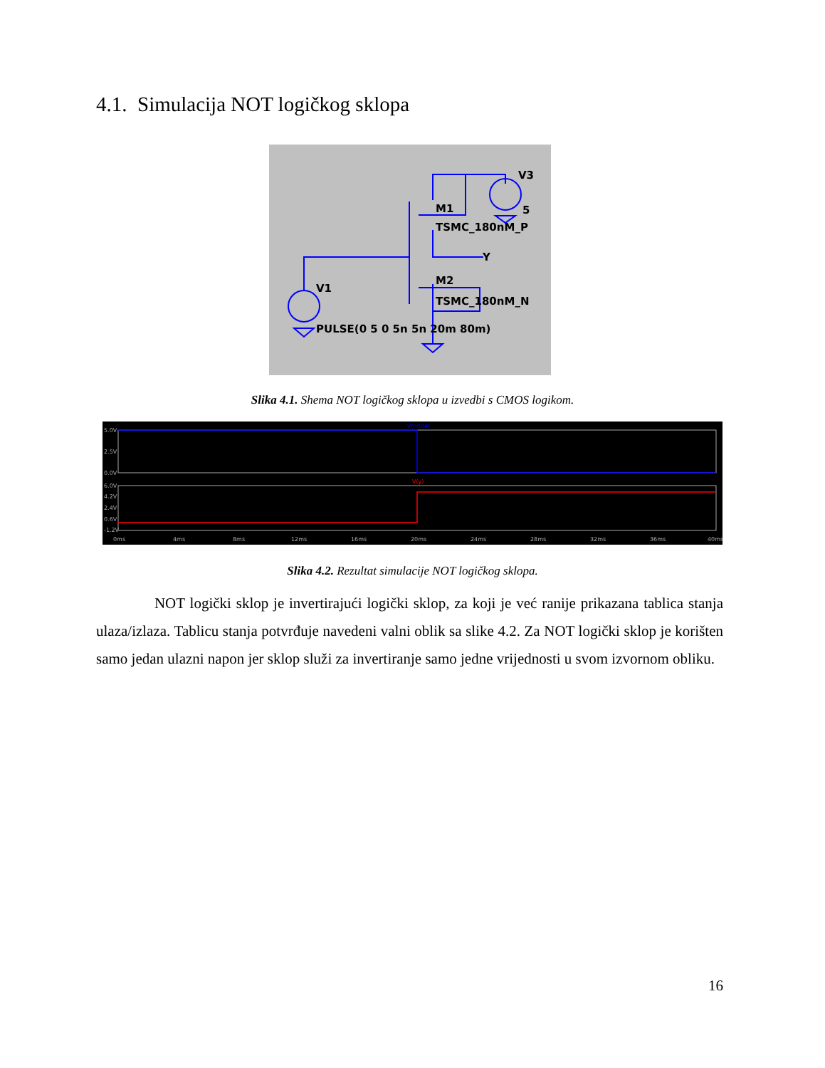4.1. Simulacija NOT logičkog sklopa
V3
5
M1
TSMC_180nM_P
Y
M2
V1
TSMC_180nM_N
PULSE(0 5 0 5n 5n 20m 80m)
Slika 4.1. Shema NOT logičkog sklopa u izvedbi s CMOS logikom.
5.0V
2.5V
0.0V
6.0V
4.2V
2.4V
0.6V
-1.2V
V(n004)
V(y)
0ms
4ms
8ms
12ms
16ms
20ms
24ms
28ms
32ms
36ms
40ms
Slika 4.2. Rezultat simulacije NOT logičkog sklopa.
NOT logički sklop je invertirajući logički sklop, za koji je već ranije prikazana tablica stanja ulaza/izlaza. Tablicu stanja potvrđuje navedeni valni oblik sa slike 4.2. Za NOT logički sklop je korišten samo jedan ulazni napon jer sklop služi za invertiranje samo jedne vrijednosti u svom izvornom obliku.
16